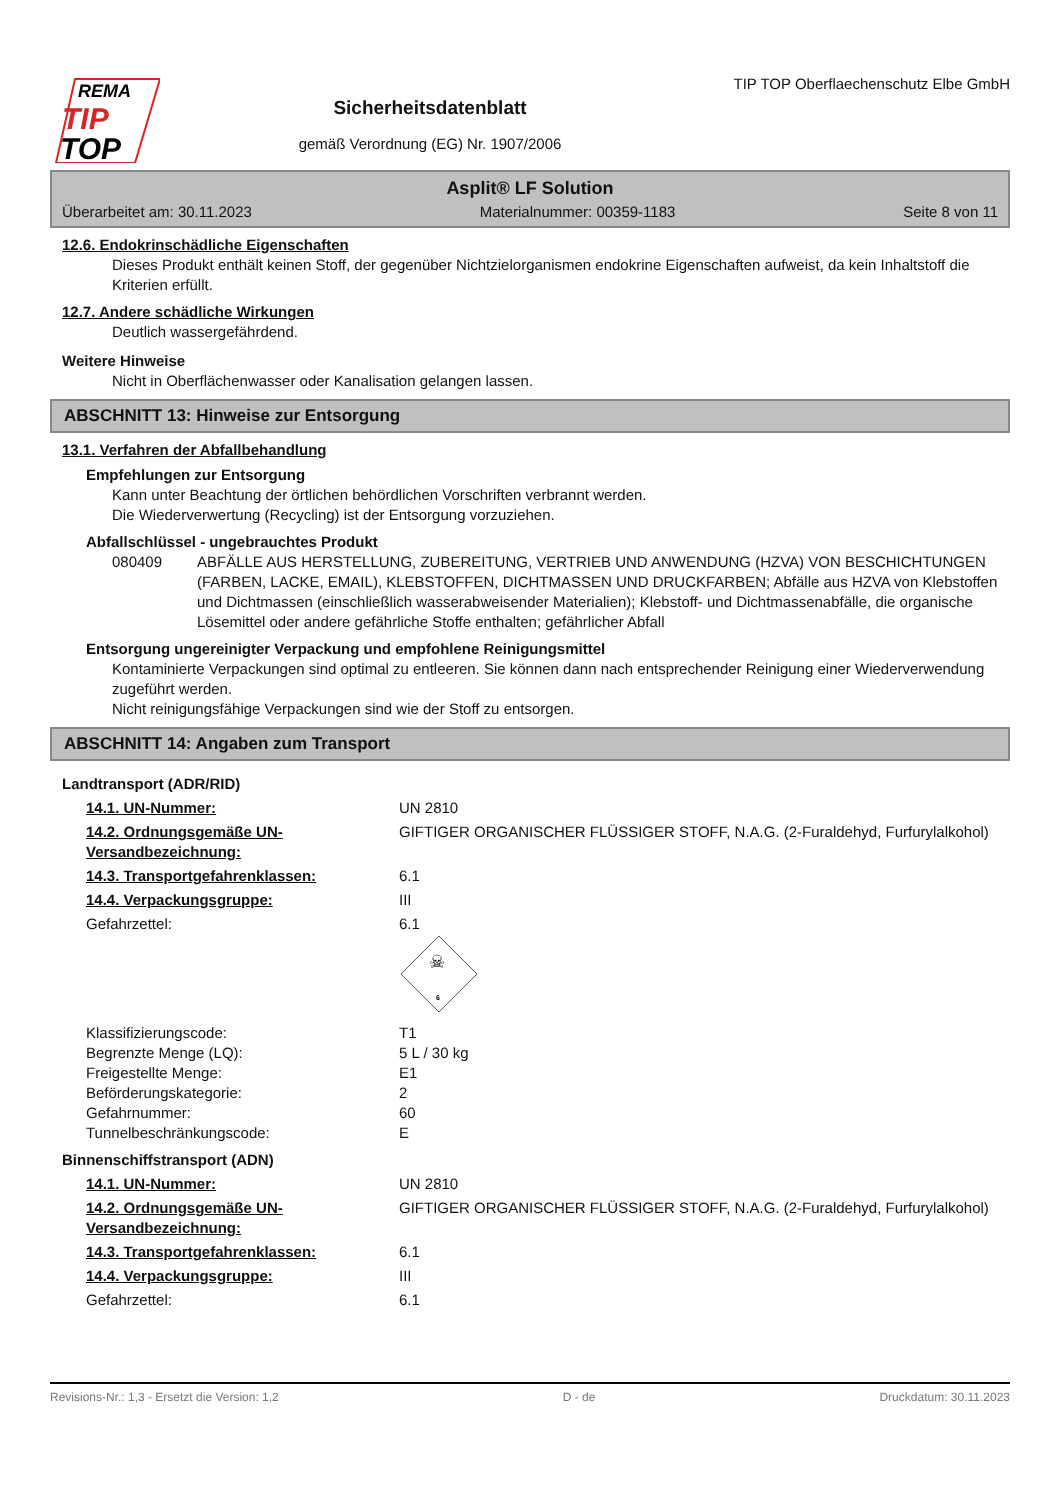REMA
TIP
TOP
Sicherheitsdatenblatt
gemäß Verordnung (EG) Nr. 1907/2006
TIP TOP Oberflaechenschutz Elbe GmbH
Asplit® LF Solution
Überarbeitet am: 30.11.2023 Materialnummer: 00359-1183 Seite 8 von 11
12.6. Endokrinschädliche Eigenschaften
Dieses Produkt enthält keinen Stoff, der gegenüber Nichtzielorganismen endokrine Eigenschaften aufweist, da kein Inhaltstoff die Kriterien erfüllt.
12.7. Andere schädliche Wirkungen
Deutlich wassergefährdend.
Weitere Hinweise
Nicht in Oberflächenwasser oder Kanalisation gelangen lassen.
ABSCHNITT 13: Hinweise zur Entsorgung
13.1. Verfahren der Abfallbehandlung
Empfehlungen zur Entsorgung
Kann unter Beachtung der örtlichen behördlichen Vorschriften verbrannt werden.
Die Wiederverwertung (Recycling) ist der Entsorgung vorzuziehen.
Abfallschlüssel - ungebrauchtes Produkt
080409 ABFÄLLE AUS HERSTELLUNG, ZUBEREITUNG, VERTRIEB UND ANWENDUNG (HZVA) VON BESCHICHTUNGEN (FARBEN, LACKE, EMAIL), KLEBSTOFFEN, DICHTMASSEN UND DRUCKFARBEN; Abfälle aus HZVA von Klebstoffen und Dichtmassen (einschließlich wasserabweisender Materialien); Klebstoff- und Dichtmassenabfälle, die organische Lösemittel oder andere gefährliche Stoffe enthalten; gefährlicher Abfall
Entsorgung ungereinigter Verpackung und empfohlene Reinigungsmittel
Kontaminierte Verpackungen sind optimal zu entleeren. Sie können dann nach entsprechender Reinigung einer Wiederverwendung zugeführt werden.
Nicht reinigungsfähige Verpackungen sind wie der Stoff zu entsorgen.
ABSCHNITT 14: Angaben zum Transport
Landtransport (ADR/RID)
14.1. UN-Nummer: UN 2810
14.2. Ordnungsgemäße UN-Versandbezeichnung: GIFTIGER ORGANISCHER FLÜSSIGER STOFF, N.A.G. (2-Furaldehyd, Furfurylalkohol)
14.3. Transportgefahrenklassen: 6.1
14.4. Verpackungsgruppe: III
Gefahrzettel: 6.1
☠
6
Klassifizierungscode:
Begrenzte Menge (LQ):
Freigestellte Menge:
Beförderungskategorie:
Gefahrnummer:
Tunnelbeschränkungscode: T1
5 L / 30 kg
E1
2
60
E
Binnenschiffstransport (ADN)
14.1. UN-Nummer: UN 2810
14.2. Ordnungsgemäße UN-Versandbezeichnung: GIFTIGER ORGANISCHER FLÜSSIGER STOFF, N.A.G. (2-Furaldehyd, Furfurylalkohol)
14.3. Transportgefahrenklassen: 6.1
14.4. Verpackungsgruppe: III
Gefahrzettel: 6.1
Revisions-Nr.: 1,3 - Ersetzt die Version: 1,2 D - de Druckdatum: 30.11.2023